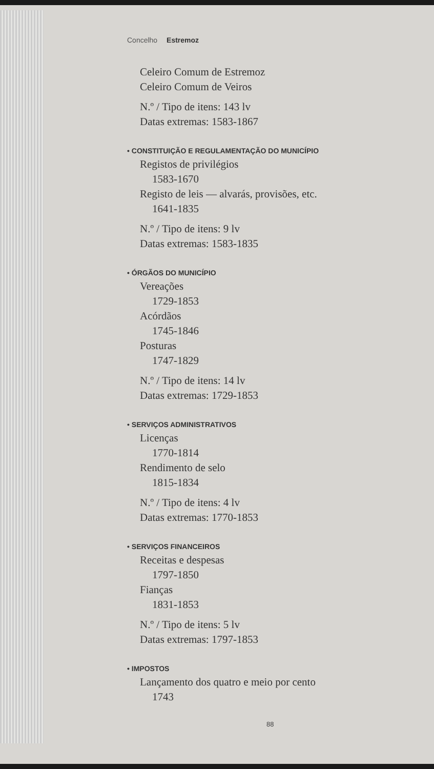Concelho Estremoz
Celeiro Comum de Estremoz
Celeiro Comum de Veiros
N.º / Tipo de itens: 143 lv
Datas extremas: 1583-1867
• CONSTITUIÇÃO E REGULAMENTAÇÃO DO MUNICÍPIO
Registos de privilégios
1583-1670
Registo de leis — alvarás, provisões, etc.
1641-1835
N.º / Tipo de itens: 9 lv
Datas extremas: 1583-1835
• ÓRGÃOS DO MUNICÍPIO
Vereações
1729-1853
Acórdãos
1745-1846
Posturas
1747-1829
N.º / Tipo de itens: 14 lv
Datas extremas: 1729-1853
• SERVIÇOS ADMINISTRATIVOS
Licenças
1770-1814
Rendimento de selo
1815-1834
N.º / Tipo de itens: 4 lv
Datas extremas: 1770-1853
• SERVIÇOS FINANCEIROS
Receitas e despesas
1797-1850
Fianças
1831-1853
N.º / Tipo de itens: 5 lv
Datas extremas: 1797-1853
• IMPOSTOS
Lançamento dos quatro e meio por cento
1743
88